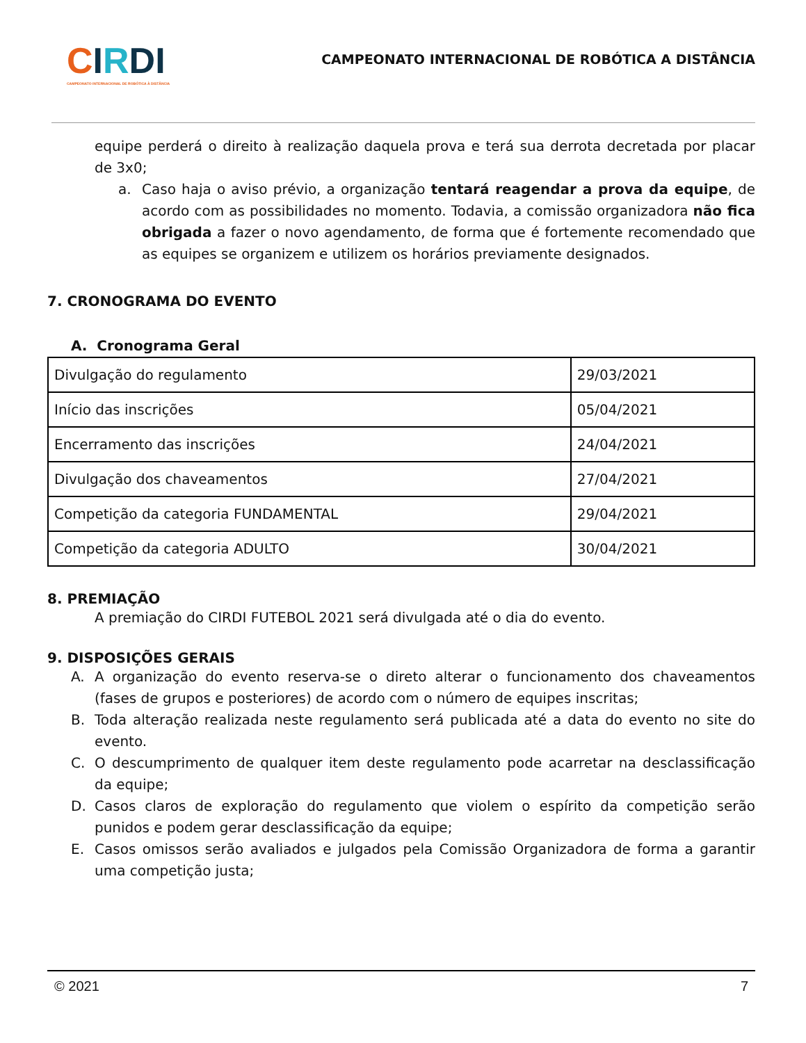CIRDI
CAMPEONATO INTERNACIONAL DE ROBÓTICA À DISTÂNCIA
CAMPEONATO INTERNACIONAL DE ROBÓTICA A DISTÂNCIA
equipe perderá o direito à realização daquela prova e terá sua derrota decretada por placar de 3x0;
a. Caso haja o aviso prévio, a organização tentará reagendar a prova da equipe, de acordo com as possibilidades no momento. Todavia, a comissão organizadora não fica obrigada a fazer o novo agendamento, de forma que é fortemente recomendado que as equipes se organizem e utilizem os horários previamente designados.
7. CRONOGRAMA DO EVENTO
A. Cronograma Geral
| Divulgação do regulamento | 29/03/2021 |
| Início das inscrições | 05/04/2021 |
| Encerramento das inscrições | 24/04/2021 |
| Divulgação dos chaveamentos | 27/04/2021 |
| Competição da categoria FUNDAMENTAL | 29/04/2021 |
| Competição da categoria ADULTO | 30/04/2021 |
8. PREMIAÇÃO
A premiação do CIRDI FUTEBOL 2021 será divulgada até o dia do evento.
9. DISPOSIÇÕES GERAIS
A. A organização do evento reserva-se o direto alterar o funcionamento dos chaveamentos (fases de grupos e posteriores) de acordo com o número de equipes inscritas;
B. Toda alteração realizada neste regulamento será publicada até a data do evento no site do evento.
C. O descumprimento de qualquer item deste regulamento pode acarretar na desclassificação da equipe;
D. Casos claros de exploração do regulamento que violem o espírito da competição serão punidos e podem gerar desclassificação da equipe;
E. Casos omissos serão avaliados e julgados pela Comissão Organizadora de forma a garantir uma competição justa;
© 2021 7